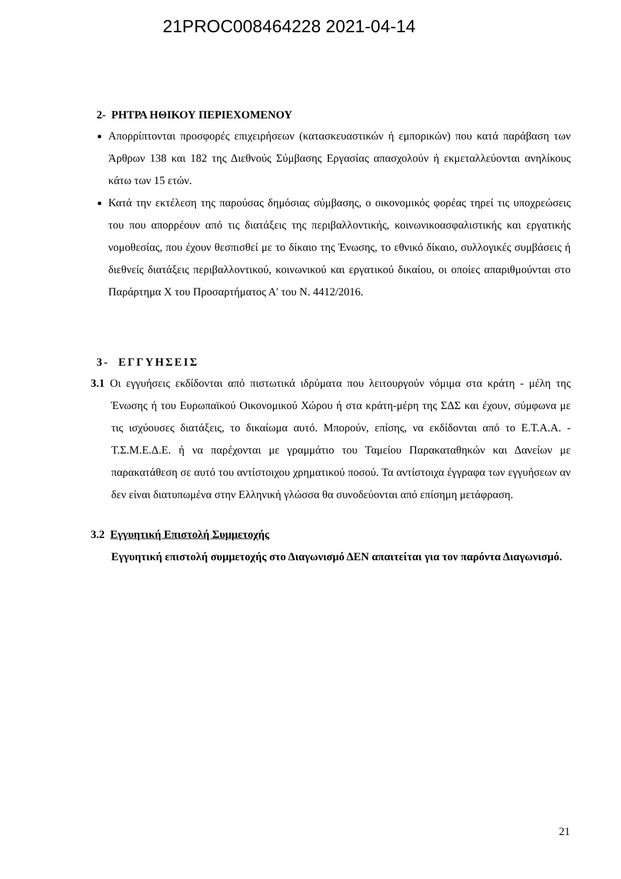21PROC008464228 2021-04-14
2- ΡΗΤΡΑ ΗΘΙΚΟΥ ΠΕΡΙΕΧΟΜΕΝΟΥ
Απορρίπτονται προσφορές επιχειρήσεων (κατασκευαστικών ή εμπορικών) που κατά παράβαση των Άρθρων 138 και 182 της Διεθνούς Σύμβασης Εργασίας απασχολούν ή εκμεταλλεύονται ανηλίκους κάτω των 15 ετών.
Κατά την εκτέλεση της παρούσας δημόσιας σύμβασης, ο οικονομικός φορέας τηρεί τις υποχρεώσεις του που απορρέουν από τις διατάξεις της περιβαλλοντικής, κοινωνικοασφαλιστικής και εργατικής νομοθεσίας, που έχουν θεσπισθεί με το δίκαιο της Ένωσης, το εθνικό δίκαιο, συλλογικές συμβάσεις ή διεθνείς διατάξεις περιβαλλοντικού, κοινωνικού και εργατικού δικαίου, οι οποίες απαριθμούνται στο Παράρτημα Χ του Προσαρτήματος Α' του Ν. 4412/2016.
3- ΕΓΓΥΗΣΕΙΣ
3.1 Οι εγγυήσεις εκδίδονται από πιστωτικά ιδρύματα που λειτουργούν νόμιμα στα κράτη - μέλη της Ένωσης ή του Ευρωπαϊκού Οικονομικού Χώρου ή στα κράτη-μέρη της ΣΔΣ και έχουν, σύμφωνα με τις ισχύουσες διατάξεις, το δικαίωμα αυτό. Μπορούν, επίσης, να εκδίδονται από το Ε.Τ.Α.Α. - Τ.Σ.Μ.Ε.Δ.Ε. ή να παρέχονται με γραμμάτιο του Ταμείου Παρακαταθηκών και Δανείων με παρακατάθεση σε αυτό του αντίστοιχου χρηματικού ποσού. Τα αντίστοιχα έγγραφα των εγγυήσεων αν δεν είναι διατυπωμένα στην Ελληνική γλώσσα θα συνοδεύονται από επίσημη μετάφραση.
3.2 Εγγυητική Επιστολή Συμμετοχής
Εγγυητική επιστολή συμμετοχής στο Διαγωνισμό ΔΕΝ απαιτείται για τον παρόντα Διαγωνισμό.
21